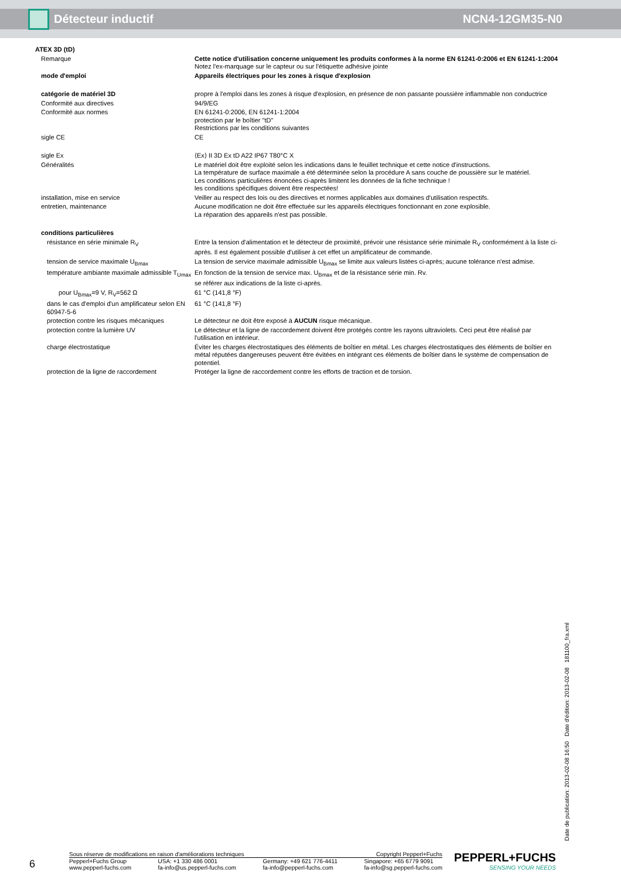Détecteur inductif NCN4-12GM35-N0
| ATEX 3D (tD) | |
| Remarque | Cette notice d'utilisation concerne uniquement les produits conformes à la norme EN 61241-0:2006 et EN 61241-1:2004 Notez l'ex-marquage sur le capteur ou sur l'étiquette adhésive jointe |
| mode d'emploi | Appareils électriques pour les zones à risque d'explosion |
| catégorie de matériel 3D | propre à l'emploi dans les zones à risque d'explosion, en présence de non passante poussière inflammable non conductrice |
| Conformité aux directives | 94/9/EG |
| Conformité aux normes | EN 61241-0:2006, EN 61241-1:2004 protection par le boîtier "tD" Restrictions par les conditions suivantes |
| sigle CE | CE |
| sigle Ex | ⟨Ex⟩ II 3D Ex tD A22 IP67 T80°C X |
| Généralités | Le matériel doit être exploité selon les indications dans le feuillet technique et cette notice d'instructions. La température de surface maximale a été déterminée selon la procédure A sans couche de poussière sur le matériel. Les conditions particulières énoncées ci-après limitent les données de la fiche technique ! les conditions spécifiques doivent être respectées! |
| installation, mise en service | Veiller au respect des lois ou des directives et normes applicables aux domaines d'utilisation respectifs. |
| entretien, maintenance | Aucune modification ne doit être effectuée sur les appareils électriques fonctionnant en zone explosible. La réparation des appareils n'est pas possible. |
| conditions particulières | |
| résistance en série minimale R<sub>V</sub> | Entre la tension d'alimentation et le détecteur de proximité, prévoir une résistance série minimale R<sub>V</sub> conformément à la liste ci-après. Il est également possible d'utiliser à cet effet un amplificateur de commande. |
| tension de service maximale U<sub>Bmax</sub> | La tension de service maximale admissible U<sub>Bmax</sub> se limite aux valeurs listées ci-après; aucune tolérance n'est admise. |
| température ambiante maximale admissible T<sub>Umax</sub> | En fonction de la tension de service max. U<sub>Bmax</sub> et de la résistance série min. Rv. se référer aux indications de la liste ci-après. |
| pour U<sub>Bmax</sub>=9 V, R<sub>V</sub>=562 Ω | 61 °C (141,8 °F) |
| dans le cas d'emploi d'un amplificateur selon EN 60947-5-6 | 61 °C (141,8 °F) |
| protection contre les risques mécaniques | Le détecteur ne doit être exposé à AUCUN risque mécanique. |
| protection contre la lumière UV | Le détecteur et la ligne de raccordement doivent être protégés contre les rayons ultraviolets. Ceci peut être réalisé par l'utilisation en intérieur. |
| charge électrostatique | Éviter les charges électrostatiques des éléments de boîtier en métal. Les charges électrostatiques des éléments de boîtier en métal réputées dangereuses peuvent être évitées en intégrant ces éléments de boîtier dans le système de compensation de potentiel. |
| protection de la ligne de raccordement | Protéger la ligne de raccordement contre les efforts de traction et de torsion. |
Date de publication: 2013-02-08 16:50 Date d'édition: 2013-02-08 181100_fra.xml
6
Sous réserve de modifications en raison d'améliorations techniques Copyright Pepperl+Fuchs
Pepperl+Fuchs Group
www.pepperl-fuchs.com USA: +1 330 486 0001
fa-info@us.pepperl-fuchs.com Germany: +49 621 776-4411
fa-info@pepperl-fuchs.com Singapore: +65 6779 9091
fa-info@sg.pepperl-fuchs.com
PEPPERL+FUCHS
SENSING YOUR NEEDS